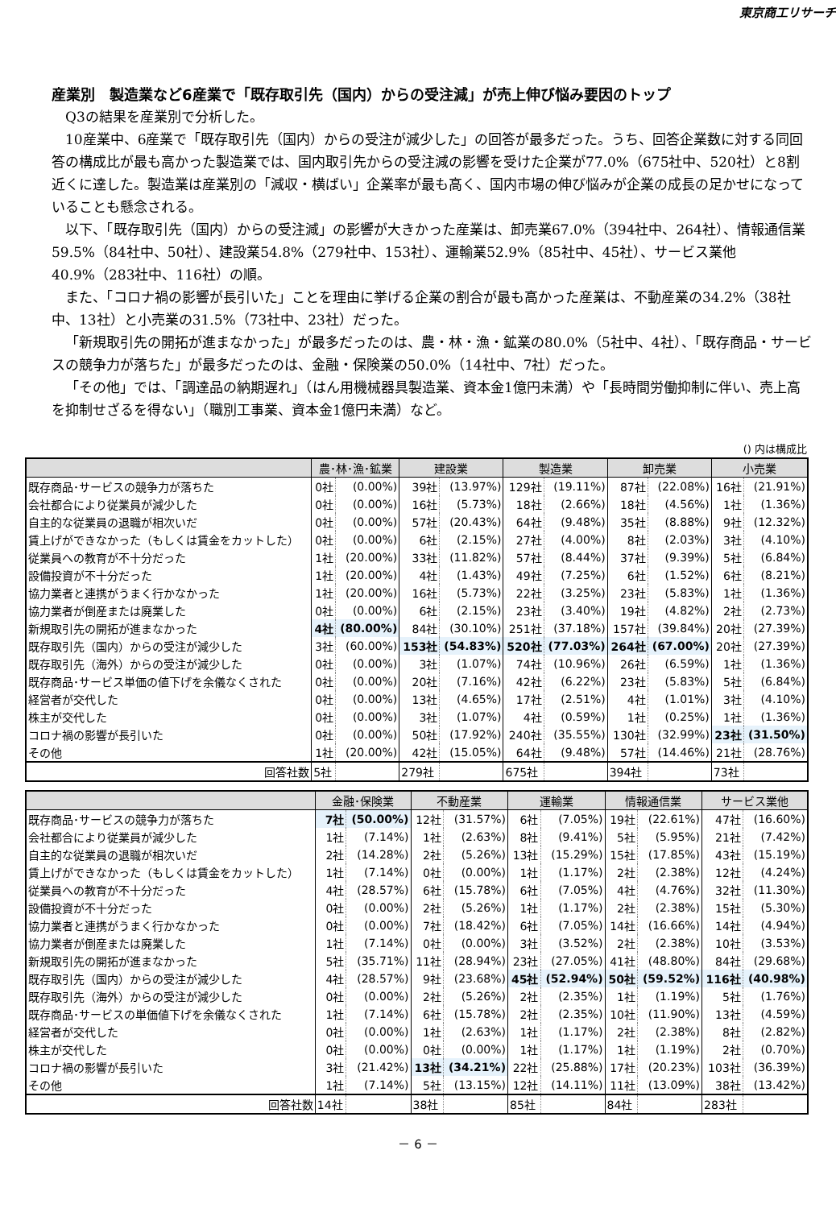東京商工リサーチ
産業別　製造業など6産業で「既存取引先（国内）からの受注減」が売上伸び悩み要因のトップ
Q3の結果を産業別で分析した。
10産業中、6産業で「既存取引先（国内）からの受注が減少した」の回答が最多だった。うち、回答企業数に対する同回答の構成比が最も高かった製造業では、国内取引先からの受注減の影響を受けた企業が77.0%（675社中、520社）と8割近くに達した。製造業は産業別の「減収・横ばい」企業率が最も高く、国内市場の伸び悩みが企業の成長の足かせになっていることも懸念される。
以下、「既存取引先（国内）からの受注減」の影響が大きかった産業は、卸売業67.0%（394社中、264社）、情報通信業59.5%（84社中、50社）、建設業54.8%（279社中、153社）、運輸業52.9%（85社中、45社）、サービス業他40.9%（283社中、116社）の順。
また、「コロナ禍の影響が長引いた」ことを理由に挙げる企業の割合が最も高かった産業は、不動産業の34.2%（38社中、13社）と小売業の31.5%（73社中、23社）だった。
「新規取引先の開拓が進まなかった」が最多だったのは、農・林・漁・鉱業の80.0%（5社中、4社）、「既存商品・サービスの競争力が落ちた」が最多だったのは、金融・保険業の50.0%（14社中、7社）だった。
「その他」では、「調達品の納期遅れ」（はん用機械器具製造業、資本金1億円未満）や「長時間労働抑制に伴い、売上高を抑制せざるを得ない」（職別工事業、資本金1億円未満）など。
() 内は構成比
| | 農･林･漁･鉱業 | | 建設業 | | 製造業 | | 卸売業 | | 小売業 | |
| --- | --- | --- | --- | --- | --- | --- | --- | --- | --- | --- |
| 既存商品･サービスの競争力が落ちた | 0社 | (0.00%) | 39社 | (13.97%) | 129社 | (19.11%) | 87社 | (22.08%) | 16社 | (21.91%) |
| 会社都合により従業員が減少した | 0社 | (0.00%) | 16社 | (5.73%) | 18社 | (2.66%) | 18社 | (4.56%) | 1社 | (1.36%) |
| 自主的な従業員の退職が相次いだ | 0社 | (0.00%) | 57社 | (20.43%) | 64社 | (9.48%) | 35社 | (8.88%) | 9社 | (12.32%) |
| 賃上げができなかった（もしくは賃金をカットした） | 0社 | (0.00%) | 6社 | (2.15%) | 27社 | (4.00%) | 8社 | (2.03%) | 3社 | (4.10%) |
| 従業員への教育が不十分だった | 1社 | (20.00%) | 33社 | (11.82%) | 57社 | (8.44%) | 37社 | (9.39%) | 5社 | (6.84%) |
| 設備投資が不十分だった | 1社 | (20.00%) | 4社 | (1.43%) | 49社 | (7.25%) | 6社 | (1.52%) | 6社 | (8.21%) |
| 協力業者と連携がうまく行かなかった | 1社 | (20.00%) | 16社 | (5.73%) | 22社 | (3.25%) | 23社 | (5.83%) | 1社 | (1.36%) |
| 協力業者が倒産または廃業した | 0社 | (0.00%) | 6社 | (2.15%) | 23社 | (3.40%) | 19社 | (4.82%) | 2社 | (2.73%) |
| 新規取引先の開拓が進まなかった | 4社 | (80.00%) | 84社 | (30.10%) | 251社 | (37.18%) | 157社 | (39.84%) | 20社 | (27.39%) |
| 既存取引先（国内）からの受注が減少した | 3社 | (60.00%) | 153社 | (54.83%) | 520社 | (77.03%) | 264社 | (67.00%) | 20社 | (27.39%) |
| 既存取引先（海外）からの受注が減少した | 0社 | (0.00%) | 3社 | (1.07%) | 74社 | (10.96%) | 26社 | (6.59%) | 1社 | (1.36%) |
| 既存商品･サービス単価の値下げを余儀なくされた | 0社 | (0.00%) | 20社 | (7.16%) | 42社 | (6.22%) | 23社 | (5.83%) | 5社 | (6.84%) |
| 経営者が交代した | 0社 | (0.00%) | 13社 | (4.65%) | 17社 | (2.51%) | 4社 | (1.01%) | 3社 | (4.10%) |
| 株主が交代した | 0社 | (0.00%) | 3社 | (1.07%) | 4社 | (0.59%) | 1社 | (0.25%) | 1社 | (1.36%) |
| コロナ禍の影響が長引いた | 0社 | (0.00%) | 50社 | (17.92%) | 240社 | (35.55%) | 130社 | (32.99%) | 23社 | (31.50%) |
| その他 | 1社 | (20.00%) | 42社 | (15.05%) | 64社 | (9.48%) | 57社 | (14.46%) | 21社 | (28.76%) |
| 回答社数 | 5社 | | 279社 | | 675社 | | 394社 | | 73社 | |
| | 金融･保険業 | | 不動産業 | | 運輸業 | | 情報通信業 | | サービス業他 | |
| --- | --- | --- | --- | --- | --- | --- | --- | --- | --- | --- |
| 既存商品･サービスの競争力が落ちた | 7社 | (50.00%) | 12社 | (31.57%) | 6社 | (7.05%) | 19社 | (22.61%) | 47社 | (16.60%) |
| 会社都合により従業員が減少した | 1社 | (7.14%) | 1社 | (2.63%) | 8社 | (9.41%) | 5社 | (5.95%) | 21社 | (7.42%) |
| 自主的な従業員の退職が相次いだ | 2社 | (14.28%) | 2社 | (5.26%) | 13社 | (15.29%) | 15社 | (17.85%) | 43社 | (15.19%) |
| 賃上げができなかった（もしくは賃金をカットした） | 1社 | (7.14%) | 0社 | (0.00%) | 1社 | (1.17%) | 2社 | (2.38%) | 12社 | (4.24%) |
| 従業員への教育が不十分だった | 4社 | (28.57%) | 6社 | (15.78%) | 6社 | (7.05%) | 4社 | (4.76%) | 32社 | (11.30%) |
| 設備投資が不十分だった | 0社 | (0.00%) | 2社 | (5.26%) | 1社 | (1.17%) | 2社 | (2.38%) | 15社 | (5.30%) |
| 協力業者と連携がうまく行かなかった | 0社 | (0.00%) | 7社 | (18.42%) | 6社 | (7.05%) | 14社 | (16.66%) | 14社 | (4.94%) |
| 協力業者が倒産または廃業した | 1社 | (7.14%) | 0社 | (0.00%) | 3社 | (3.52%) | 2社 | (2.38%) | 10社 | (3.53%) |
| 新規取引先の開拓が進まなかった | 5社 | (35.71%) | 11社 | (28.94%) | 23社 | (27.05%) | 41社 | (48.80%) | 84社 | (29.68%) |
| 既存取引先（国内）からの受注が減少した | 4社 | (28.57%) | 9社 | (23.68%) | 45社 | (52.94%) | 50社 | (59.52%) | 116社 | (40.98%) |
| 既存取引先（海外）からの受注が減少した | 0社 | (0.00%) | 2社 | (5.26%) | 2社 | (2.35%) | 1社 | (1.19%) | 5社 | (1.76%) |
| 既存商品･サービスの単価値下げを余儀なくされた | 1社 | (7.14%) | 6社 | (15.78%) | 2社 | (2.35%) | 10社 | (11.90%) | 13社 | (4.59%) |
| 経営者が交代した | 0社 | (0.00%) | 1社 | (2.63%) | 1社 | (1.17%) | 2社 | (2.38%) | 8社 | (2.82%) |
| 株主が交代した | 0社 | (0.00%) | 0社 | (0.00%) | 1社 | (1.17%) | 1社 | (1.19%) | 2社 | (0.70%) |
| コロナ禍の影響が長引いた | 3社 | (21.42%) | 13社 | (34.21%) | 22社 | (25.88%) | 17社 | (20.23%) | 103社 | (36.39%) |
| その他 | 1社 | (7.14%) | 5社 | (13.15%) | 12社 | (14.11%) | 11社 | (13.09%) | 38社 | (13.42%) |
| 回答社数 | 14社 | | 38社 | | 85社 | | 84社 | | 283社 | |
－ 6 －